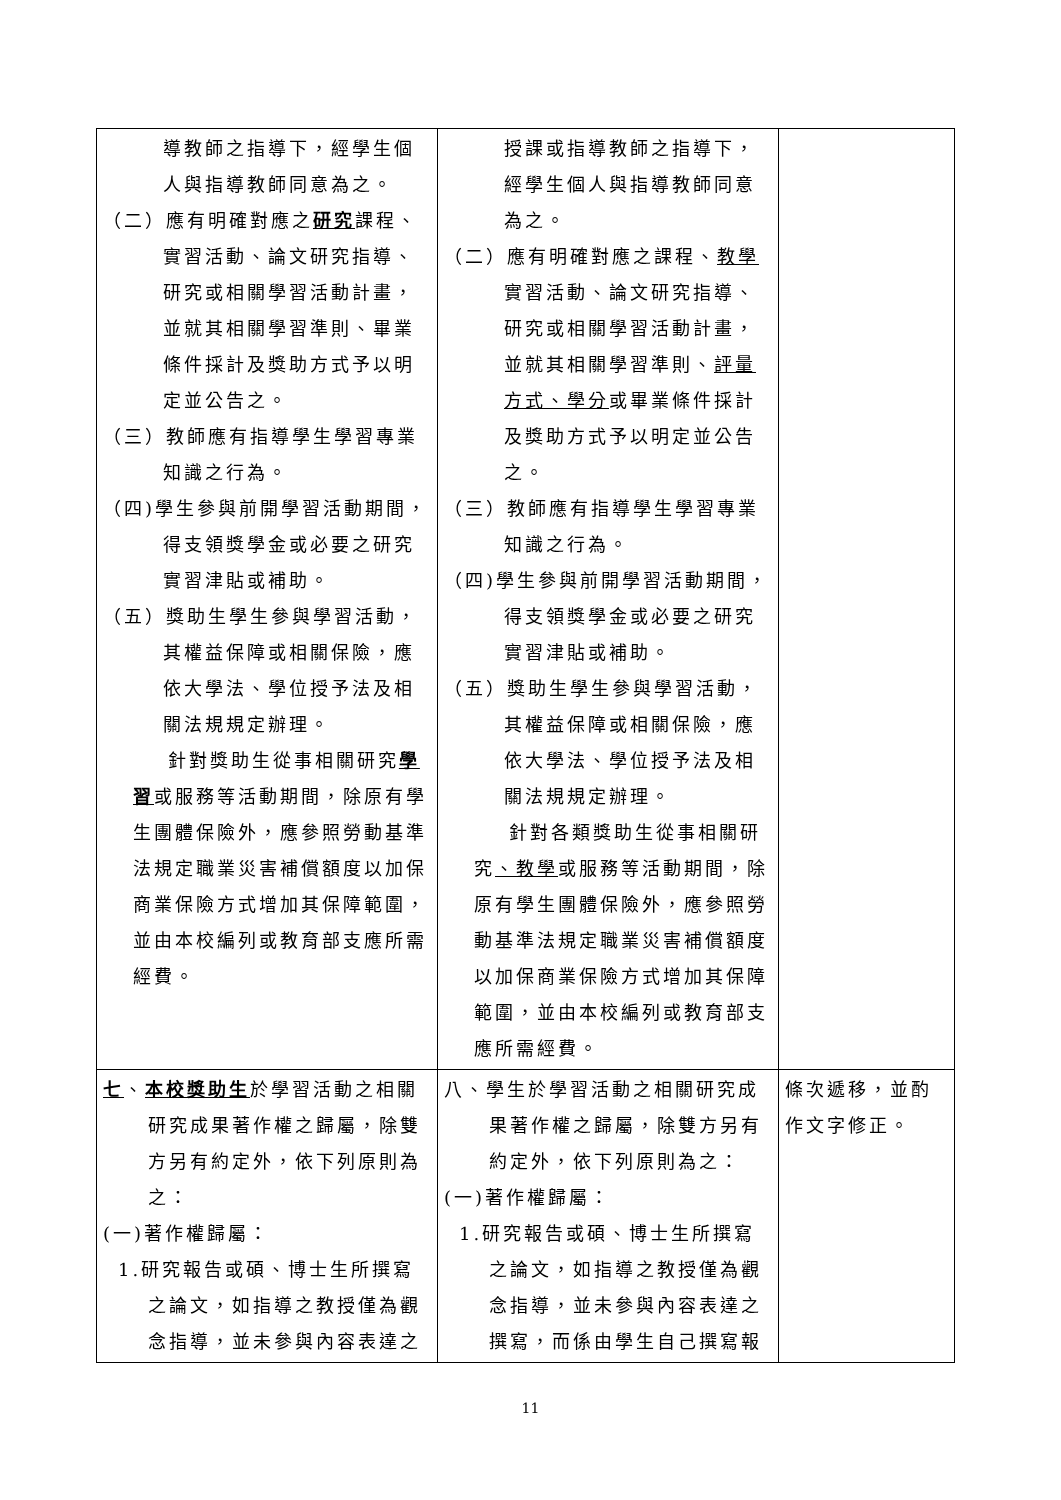| 導教師之指導下，經學生個人與指導教師同意為之。 （二）應有明確對應之 研究 課程、實習活動、論文研究指導、研究或相關學習活動計畫，並就其相關學習準則、畢業條件採計及獎助方式予以明定並公告之。 （三）教師應有指導學生學習專業知識之行為。 （四)學生參與前開學習活動期間，得支領獎學金或必要之研究實習津貼或補助。 （五）獎助生學生參與學習活動，其權益保障或相關保險，應依大學法、學位授予法及相關法規規定辦理。 針對獎助生從事相關研究 學習 或服務等活動期間，除原有學生團體保險外，應參照勞動基準法規定職業災害補償額度以加保商業保險方式增加其保障範圍，並由本校編列或教育部支應所需經費。 | 授課或指導教師之指導下，經學生個人與指導教師同意為之。 （二）應有明確對應之課程、 教學 實習活動、論文研究指導、研究或相關學習活動計畫，並就其相關學習準則、 評量方式、學分 或畢業條件採計及獎助方式予以明定並公告之。 （三）教師應有指導學生學習專業知識之行為。 （四)學生參與前開學習活動期間，得支領獎學金或必要之研究實習津貼或補助。 （五）獎助生學生參與學習活動，其權益保障或相關保險，應依大學法、學位授予法及相關法規規定辦理。 針對各類獎助生從事相關研究 、教學 或服務等活動期間，除原有學生團體保險外，應參照勞動基準法規定職業災害補償額度以加保商業保險方式增加其保障範圍，並由本校編列或教育部支應所需經費。 | |
| 七 、 本校獎助生 於學習活動之相關研究成果著作權之歸屬，除雙方另有約定外，依下列原則為之： (一)著作權歸屬： 1.研究報告或碩、博士生所撰寫之論文，如指導之教授僅為觀念指導，並未參與內容表達之 | 八、學生於學習活動之相關研究成果著作權之歸屬，除雙方另有約定外，依下列原則為之： (一)著作權歸屬： 1.研究報告或碩、博士生所撰寫之論文，如指導之教授僅為觀念指導，並未參與內容表達之撰寫，而係由學生自己撰寫報 | 條次遞移，並酌作文字修正。 |
11